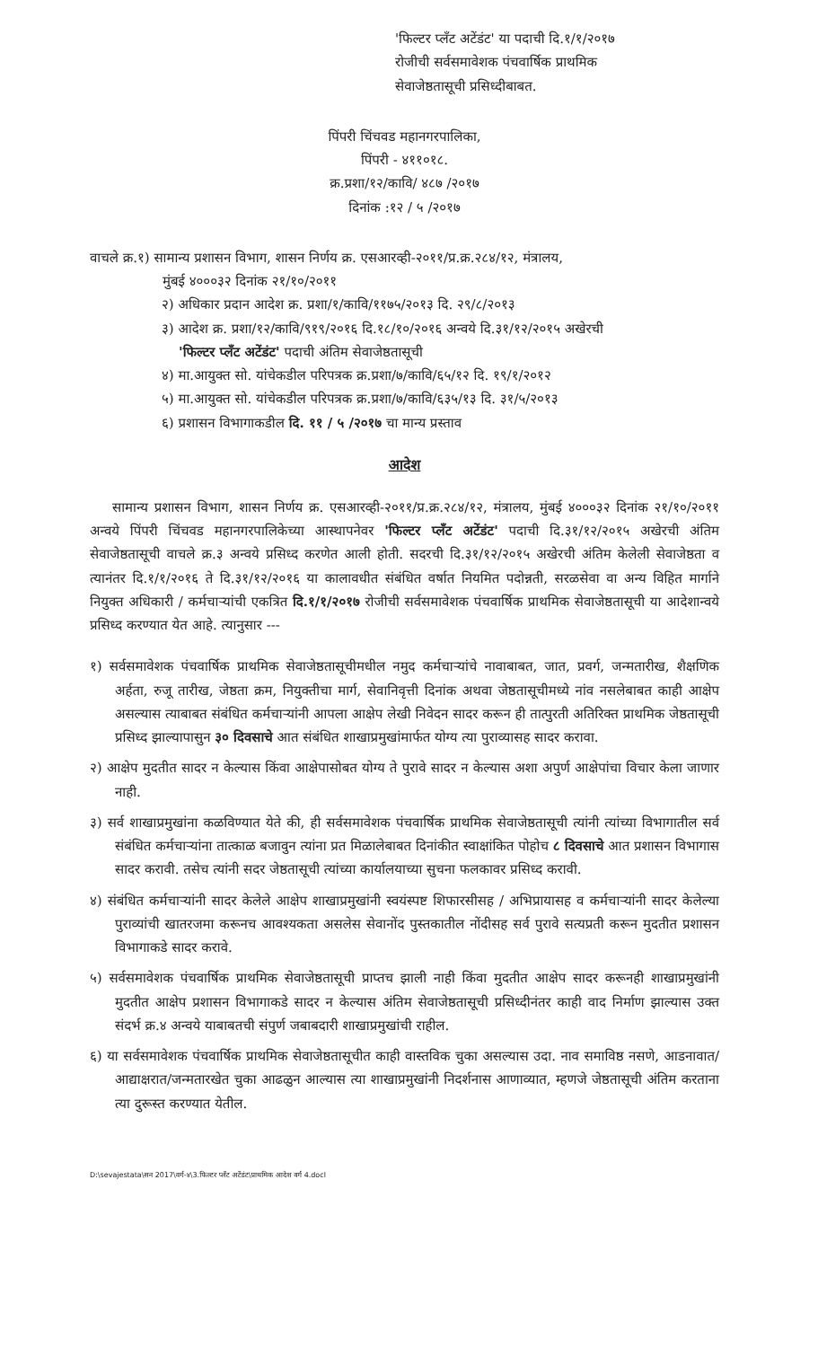'फिल्टर प्लँट अटेंडंट' या पदाची दि.१/१/२०१७
रोजीची सर्वसमावेशक पंचवार्षिक प्राथमिक
सेवाजेष्ठतासूची प्रसिध्दीबाबत.
पिंपरी चिंचवड महानगरपालिका,
पिंपरी - ४११०१८.
क्र.प्रशा/१२/कावि/ ४८७ /२०१७
दिनांक :१२ / ५ /२०१७
वाचले क्र.१) सामान्य प्रशासन विभाग, शासन निर्णय क्र. एसआरव्ही-२०११/प्र.क्र.२८४/१२, मंत्रालय,
मुंबई ४०००३२ दिनांक २१/१०/२०११
२) अधिकार प्रदान आदेश क्र. प्रशा/१/कावि/११७५/२०१३ दि. २९/८/२०१३
३) आदेश क्र. प्रशा/१२/कावि/९१९/२०१६ दि.१८/१०/२०१६ अन्वये दि.३१/१२/२०१५ अखेरची
'फिल्टर प्लँट अटेंडंट' पदाची अंतिम सेवाजेष्ठतासूची
४) मा.आयुक्त सो. यांचेकडील परिपत्रक क्र.प्रशा/७/कावि/६५/१२ दि. १९/१/२०१२
५) मा.आयुक्त सो. यांचेकडील परिपत्रक क्र.प्रशा/७/कावि/६३५/१३ दि. ३१/५/२०१३
६) प्रशासन विभागाकडील दि. ११ / ५ /२०१७ चा मान्य प्रस्ताव
आदेश
सामान्य प्रशासन विभाग, शासन निर्णय क्र. एसआरव्ही-२०११/प्र.क्र.२८४/१२, मंत्रालय, मुंबई ४०००३२ दिनांक २१/१०/२०११ अन्वये पिंपरी चिंचवड महानगरपालिकेच्या आस्थापनेवर 'फिल्टर प्लँट अटेंडंट' पदाची दि.३१/१२/२०१५ अखेरची अंतिम सेवाजेष्ठतासूची वाचले क्र.३ अन्वये प्रसिध्द करणेत आली होती. सदरची दि.३१/१२/२०१५ अखेरची अंतिम केलेली सेवाजेष्ठता व त्यानंतर दि.१/१/२०१६ ते दि.३१/१२/२०१६ या कालावधीत संबंधित वर्षात नियमित पदोन्नती, सरळसेवा वा अन्य विहित मार्गाने नियुक्त अधिकारी / कर्मचाऱ्यांची एकत्रित दि.१/१/२०१७ रोजीची सर्वसमावेशक पंचवार्षिक प्राथमिक सेवाजेष्ठतासूची या आदेशान्वये प्रसिध्द करण्यात येत आहे. त्यानुसार ---
१) सर्वसमावेशक पंचवार्षिक प्राथमिक सेवाजेष्ठतासूचीमधील नमुद कर्मचाऱ्यांचे नावाबाबत, जात, प्रवर्ग, जन्मतारीख, शैक्षणिक अर्हता, रुजू तारीख, जेष्ठता क्रम, नियुक्तीचा मार्ग, सेवानिवृत्ती दिनांक अथवा जेष्ठतासूचीमध्ये नांव नसलेबाबत काही आक्षेप असल्यास त्याबाबत संबंधित कर्मचाऱ्यांनी आपला आक्षेप लेखी निवेदन सादर करून ही तात्पुरती अतिरिक्त प्राथमिक जेष्ठतासूची प्रसिध्द झाल्यापासुन ३० दिवसाचे आत संबंधित शाखाप्रमुखांमार्फत योग्य त्या पुराव्यासह सादर करावा.
२) आक्षेप मुदतीत सादर न केल्यास किंवा आक्षेपासोबत योग्य ते पुरावे सादर न केल्यास अशा अपुर्ण आक्षेपांचा विचार केला जाणार नाही.
३) सर्व शाखाप्रमुखांना कळविण्यात येते की, ही सर्वसमावेशक पंचवार्षिक प्राथमिक सेवाजेष्ठतासूची त्यांनी त्यांच्या विभागातील सर्व संबंधित कर्मचाऱ्यांना तात्काळ बजावुन त्यांना प्रत मिळालेबाबत दिनांकीत स्वाक्षांकित पोहोच ८ दिवसाचे आत प्रशासन विभागास सादर करावी. तसेच त्यांनी सदर जेष्ठतासूची त्यांच्या कार्यालयाच्या सुचना फलकावर प्रसिध्द करावी.
४) संबंधित कर्मचाऱ्यांनी सादर केलेले आक्षेप शाखाप्रमुखांनी स्वयंस्पष्ट शिफारसीसह / अभिप्रायासह व कर्मचाऱ्यांनी सादर केलेल्या पुराव्यांची खातरजमा करूनच आवश्यकता असलेस सेवानोंद पुस्तकातील नोंदीसह सर्व पुरावे सत्यप्रती करून मुदतीत प्रशासन विभागाकडे सादर करावे.
५) सर्वसमावेशक पंचवार्षिक प्राथमिक सेवाजेष्ठतासूची प्राप्तच झाली नाही किंवा मुदतीत आक्षेप सादर करूनही शाखाप्रमुखांनी मुदतीत आक्षेप प्रशासन विभागाकडे सादर न केल्यास अंतिम सेवाजेष्ठतासूची प्रसिध्दीनंतर काही वाद निर्माण झाल्यास उक्त संदर्भ क्र.४ अन्वये याबाबतची संपुर्ण जबाबदारी शाखाप्रमुखांची राहील.
६) या सर्वसमावेशक पंचवार्षिक प्राथमिक सेवाजेष्ठतासूचीत काही वास्तविक चुका असल्यास उदा. नाव समाविष्ठ नसणे, आडनावात/आद्याक्षरात/जन्मतारखेत चुका आढळुन आल्यास त्या शाखाप्रमुखांनी निदर्शनास आणाव्यात, म्हणजे जेष्ठतासूची अंतिम करताना त्या दुरूस्त करण्यात येतील.
D:\sevajestata\सन 2017\वर्ग-४\3.फिल्टर प्लँट अटेंडंट\प्राथमिक आदेश वर्ग 4.docl